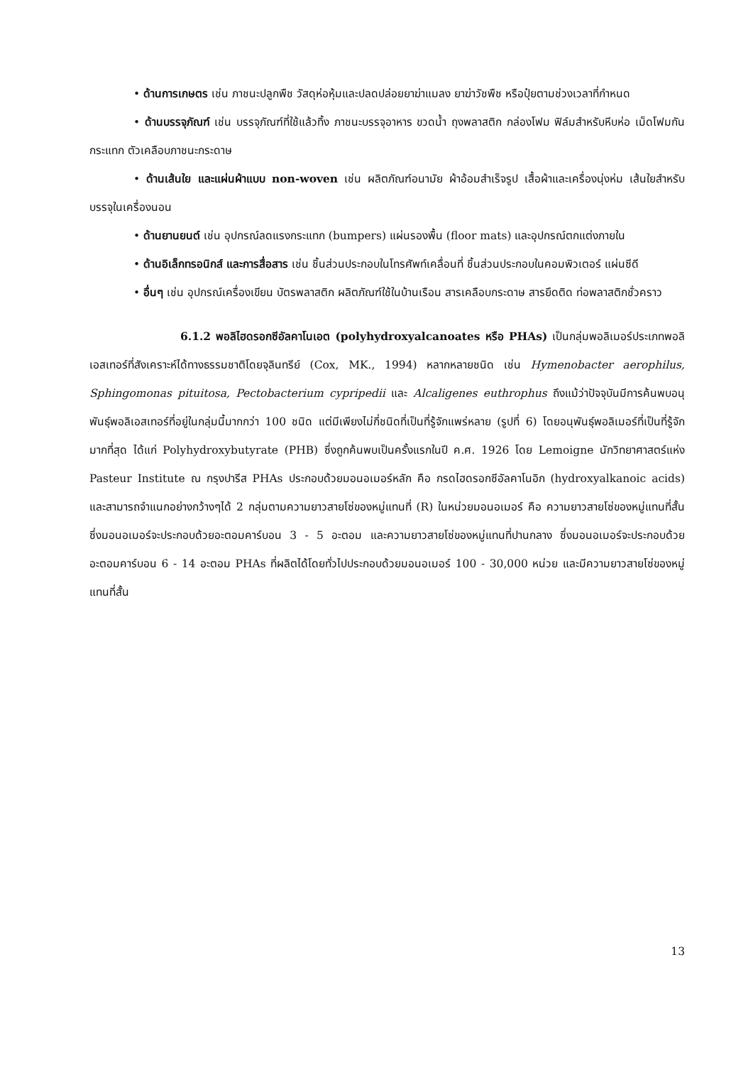• ด้านการเกษตร เช่น ภาชนะปลูกพืช วัสดุห่อหุ้มและปลดปล่อยยาฆ่าแมลง ยาฆ่าวัชพืช หรือปุ๋ยตามช่วงเวลาที่กำหนด
• ด้านบรรจุภัณฑ์ เช่น บรรจุภัณฑ์ที่ใช้แล้วทิ้ง ภาชนะบรรจุอาหาร ขวดน้ำ ถุงพลาสติก กล่องโฟม ฟิล์มสำหรับหีบห่อ เม็ดโฟมกันกระแทก ตัวเคลือบภาชนะกระดาษ
• ด้านเส้นใย และแผ่นผ้าแบบ non-woven เช่น ผลิตภัณฑ์อนามัย ผ้าอ้อมสำเร็จรูป เสื้อผ้าและเครื่องนุ่งห่ม เส้นใยสำหรับบรรจุในเครื่องนอน
• ด้านยานยนต์ เช่น อุปกรณ์ลดแรงกระแทก (bumpers) แผ่นรองพื้น (floor mats) และอุปกรณ์ตกแต่งภายใน
• ด้านอิเล็กทรอนิกส์ และการสื่อสาร เช่น ชิ้นส่วนประกอบในโทรศัพท์เคลื่อนที่ ชิ้นส่วนประกอบในคอมพิวเตอร์ แผ่นซีดี
• อื่นๆ เช่น อุปกรณ์เครื่องเขียน บัตรพลาสติก ผลิตภัณฑ์ใช้ในบ้านเรือน สารเคลือบกระดาษ สารยึดติด ท่อพลาสติกชั่วคราว
6.1.2 พอลิไฮดรอกซีอัลคาโนเอต (polyhydroxyalcanoates หรือ PHAs) เป็นกลุ่มพอลิเมอร์ประเภทพอลิเอสเทอร์ที่สังเคราะห์ได้ทางธรรมชาติโดยจุลินทรีย์ (Cox, MK., 1994) หลากหลายชนิด เช่น Hymenobacter aerophilus, Sphingomonas pituitosa, Pectobacterium cypripedii และ Alcaligenes euthrophus ถึงแม้ว่าปัจจุบันมีการค้นพบอนุพันธุ์พอลิเอสเทอร์ที่อยู่ในกลุ่มนี้มากกว่า 100 ชนิด แต่มีเพียงไม่กี่ชนิดที่เป็นที่รู้จักแพร่หลาย (รูปที่ 6) โดยอนุพันธุ์พอลิเมอร์ที่เป็นที่รู้จักมากที่สุด ได้แก่ Polyhydroxybutyrate (PHB) ซึ่งถูกค้นพบเป็นครั้งแรกในปี ค.ศ. 1926 โดย Lemoigne นักวิทยาศาสตร์แห่ง Pasteur Institute ณ กรุงปารีส PHAs ประกอบด้วยมอนอเมอร์หลัก คือ กรดไฮดรอกซีอัลคาโนอิก (hydroxyalkanoic acids) และสามารถจำแนกอย่างกว้างๆได้ 2 กลุ่มตามความยาวสายโซ่ของหมู่แทนที่ (R) ในหน่วยมอนอเมอร์ คือ ความยาวสายโซ่ของหมู่แทนที่สั้น ซึ่งมอนอเมอร์จะประกอบด้วยอะตอมคาร์บอน 3 - 5 อะตอม และความยาวสายโซ่ของหมู่แทนที่ปานกลาง ซึ่งมอนอเมอร์จะประกอบด้วยอะตอมคาร์บอน 6 - 14 อะตอม PHAs ที่ผลิตได้โดยทั่วไปประกอบด้วยมอนอเมอร์ 100 - 30,000 หน่วย และมีความยาวสายโซ่ของหมู่แทนที่สั้น
13